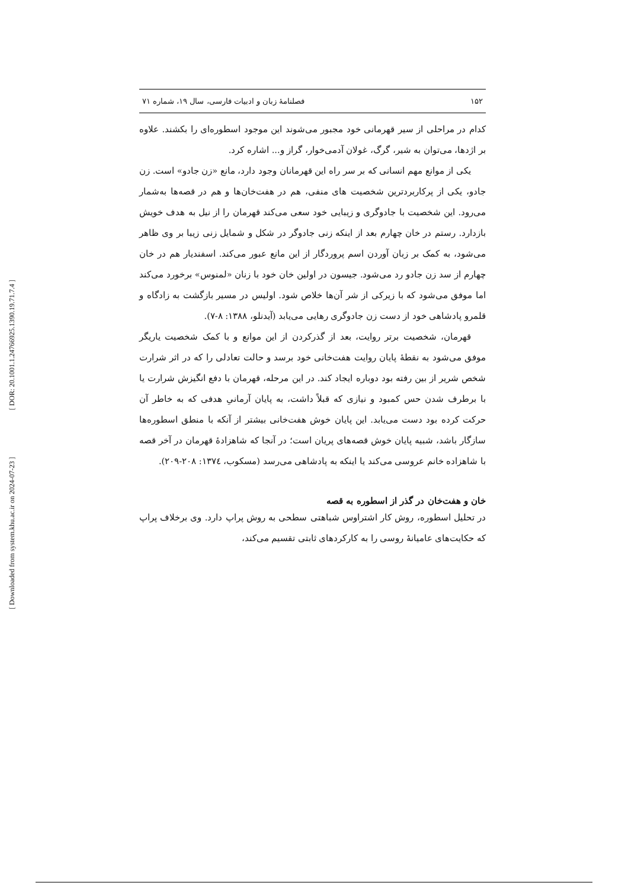[ DOR: 20.1001.1.24766925.1390.19.71.7.4 ]
[ Downloaded from system.khu.ac.ir on 2024-07-23 ]
۱۵۲ فصلنامهٔ زبان و ادبیات فارسی، سال ۱۹، شماره ۷۱
کدام در مراحلی از سیر قهرمانی خود مجبور می‌شوند این موجود اسطوره‌ای را بکشند. علاوه بر اژدها، می‌توان به شیر، گرگ، غولان آدمی‌خوار، گراز و... اشاره کرد.
یکی از موانع مهم انسانی که بر سر راه این قهرمانان وجود دارد، مانع «زن جادو» است. زن جادو، یکی از پرکاربردترین شخصیت های منفی، هم در هفت‌خان‌ها و هم در قصه‌ها به‌شمار می‌رود. این شخصیت با جادوگری و زیبایی خود سعی می‌کند قهرمان را از نیل به هدف خویش بازدارد. رستم در خان چهارم بعد از اینکه زنی جادوگر در شکل و شمایل زنی زیبا بر وی ظاهر می‌شود، به کمک بر زبان آوردن اسم پروردگار از این مانع عبور می‌کند. اسفندیار هم در خان چهارم از سد زن جادو رد می‌شود. جیسون در اولین خان خود با زنان «لمنوس» برخورد می‌کند اما موفق می‌شود که با زیرکی از شر آن‌ها خلاص شود. اولیس در مسیر بازگشت به زادگاه و قلمرو پادشاهی خود از دست زن جادوگری رهایی می‌یابد (آیدنلو، ۱۳۸۸: ۸-۷).
قهرمان، شخصیت برتر روایت، بعد از گذرکردن از این موانع و با کمک شخصیت یاریگر موفق می‌شود به نقطهٔ پایان روایت هفت‌خانی خود برسد و حالت تعادلی را که در اثر شرارت شخص شریر از بین رفته بود دوباره ایجاد کند. در این مرحله، قهرمان با دفع انگیزش شرارت یا با برطرف شدن حس کمبود و نیازی که قبلاً داشت، به پایان آرمانیِ هدفی که به خاطر آن حرکت کرده بود دست می‌یابد. این پایان خوش هفت‌خانی بیشتر از آنکه با منطق اسطوره‌ها سازگار باشد، شبیه پایان خوش قصه‌های پریان است؛ در آنجا که شاهزادهٔ قهرمان در آخر قصه با شاهزاده خانم عروسی می‌کند یا اینکه به پادشاهی می‌رسد (مسکوب، ۱۳۷٤: ۲۰۸-۲۰۹).
خان و هفت‌خان در گذر از اسطوره به قصه
در تحلیل اسطوره، روش کار اشتراوس شباهتی سطحی به روش پراپ دارد. وی برخلاف پراپ که حکایت‌های عامیانهٔ روسی را به کارکردهای ثابتی تقسیم می‌کند،